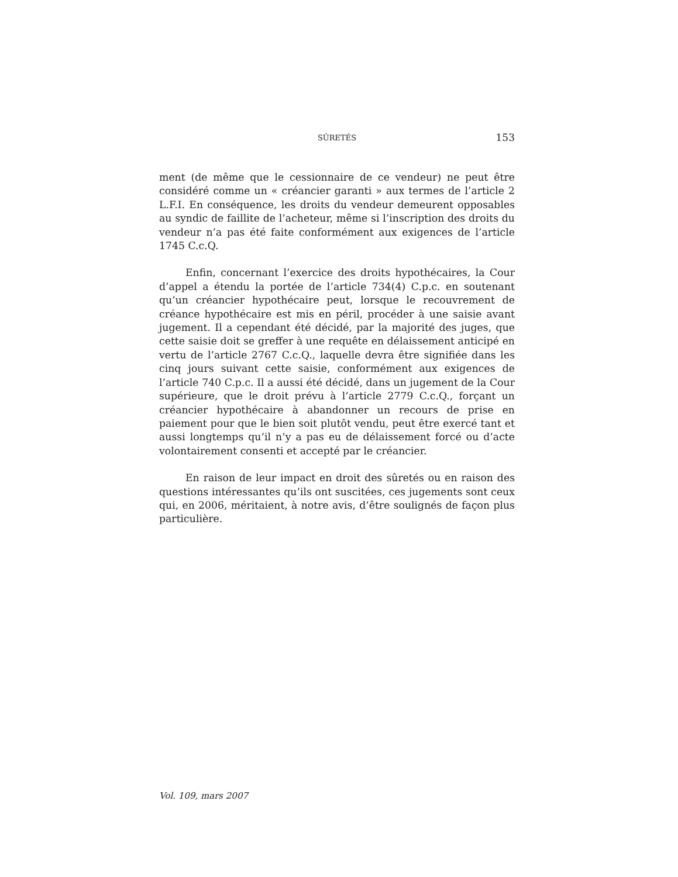SÛRETÉS
153
ment (de même que le cessionnaire de ce vendeur) ne peut être considéré comme un « créancier garanti » aux termes de l’article 2 L.F.I. En conséquence, les droits du vendeur demeurent opposables au syndic de faillite de l’acheteur, même si l’inscription des droits du vendeur n’a pas été faite conformément aux exigences de l’article 1745 C.c.Q.
Enfin, concernant l’exercice des droits hypothécaires, la Cour d’appel a étendu la portée de l’article 734(4) C.p.c. en soutenant qu’un créancier hypothécaire peut, lorsque le recouvrement de créance hypothécaire est mis en péril, procéder à une saisie avant jugement. Il a cependant été décidé, par la majorité des juges, que cette saisie doit se greffer à une requête en délaissement anticipé en vertu de l’article 2767 C.c.Q., laquelle devra être signifiée dans les cinq jours suivant cette saisie, conformément aux exigences de l’article 740 C.p.c. Il a aussi été décidé, dans un jugement de la Cour supérieure, que le droit prévu à l’article 2779 C.c.Q., forçant un créancier hypothécaire à abandonner un recours de prise en paiement pour que le bien soit plutôt vendu, peut être exercé tant et aussi longtemps qu’il n’y a pas eu de délaissement forcé ou d’acte volontairement consenti et accepté par le créancier.
En raison de leur impact en droit des sûretés ou en raison des questions intéressantes qu’ils ont suscitées, ces jugements sont ceux qui, en 2006, méritaient, à notre avis, d’être soulignés de façon plus particulière.
Vol. 109, mars 2007